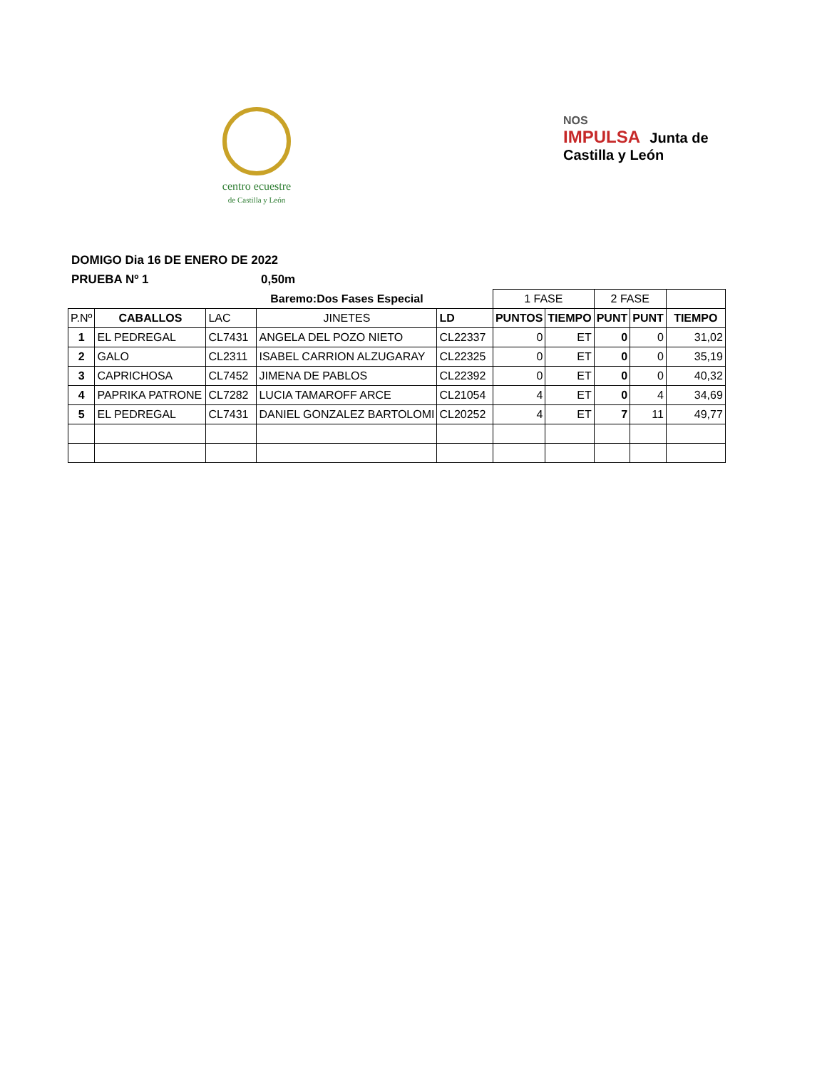centro ecuestre
de Castilla y León
NOS
IMPULSA Junta de
Castilla y León
DOMIGO Dia 16 DE ENERO DE 2022
PRUEBA Nº 1 0,50m
| | | | Baremo:Dos Fases Especial | | 1 FASE | | 2 FASE | | |
| P.Nº | CABALLOS | LAC | JINETES | LD | PUNTOS | TIEMPO | PUNT | PUNT | TIEMPO |
| 1 | EL PEDREGAL | CL7431 | ANGELA DEL POZO NIETO | CL22337 | 0 | ET | 0 | 0 | 31,02 |
| 2 | GALO | CL2311 | ISABEL CARRION ALZUGARAY | CL22325 | 0 | ET | 0 | 0 | 35,19 |
| 3 | CAPRICHOSA | CL7452 | JIMENA DE PABLOS | CL22392 | 0 | ET | 0 | 0 | 40,32 |
| 4 | PAPRIKA PATRONE | CL7282 | LUCIA TAMAROFF ARCE | CL21054 | 4 | ET | 0 | 4 | 34,69 |
| 5 | EL PEDREGAL | CL7431 | DANIEL GONZALEZ BARTOLOMI | CL20252 | 4 | ET | 7 | 11 | 49,77 |